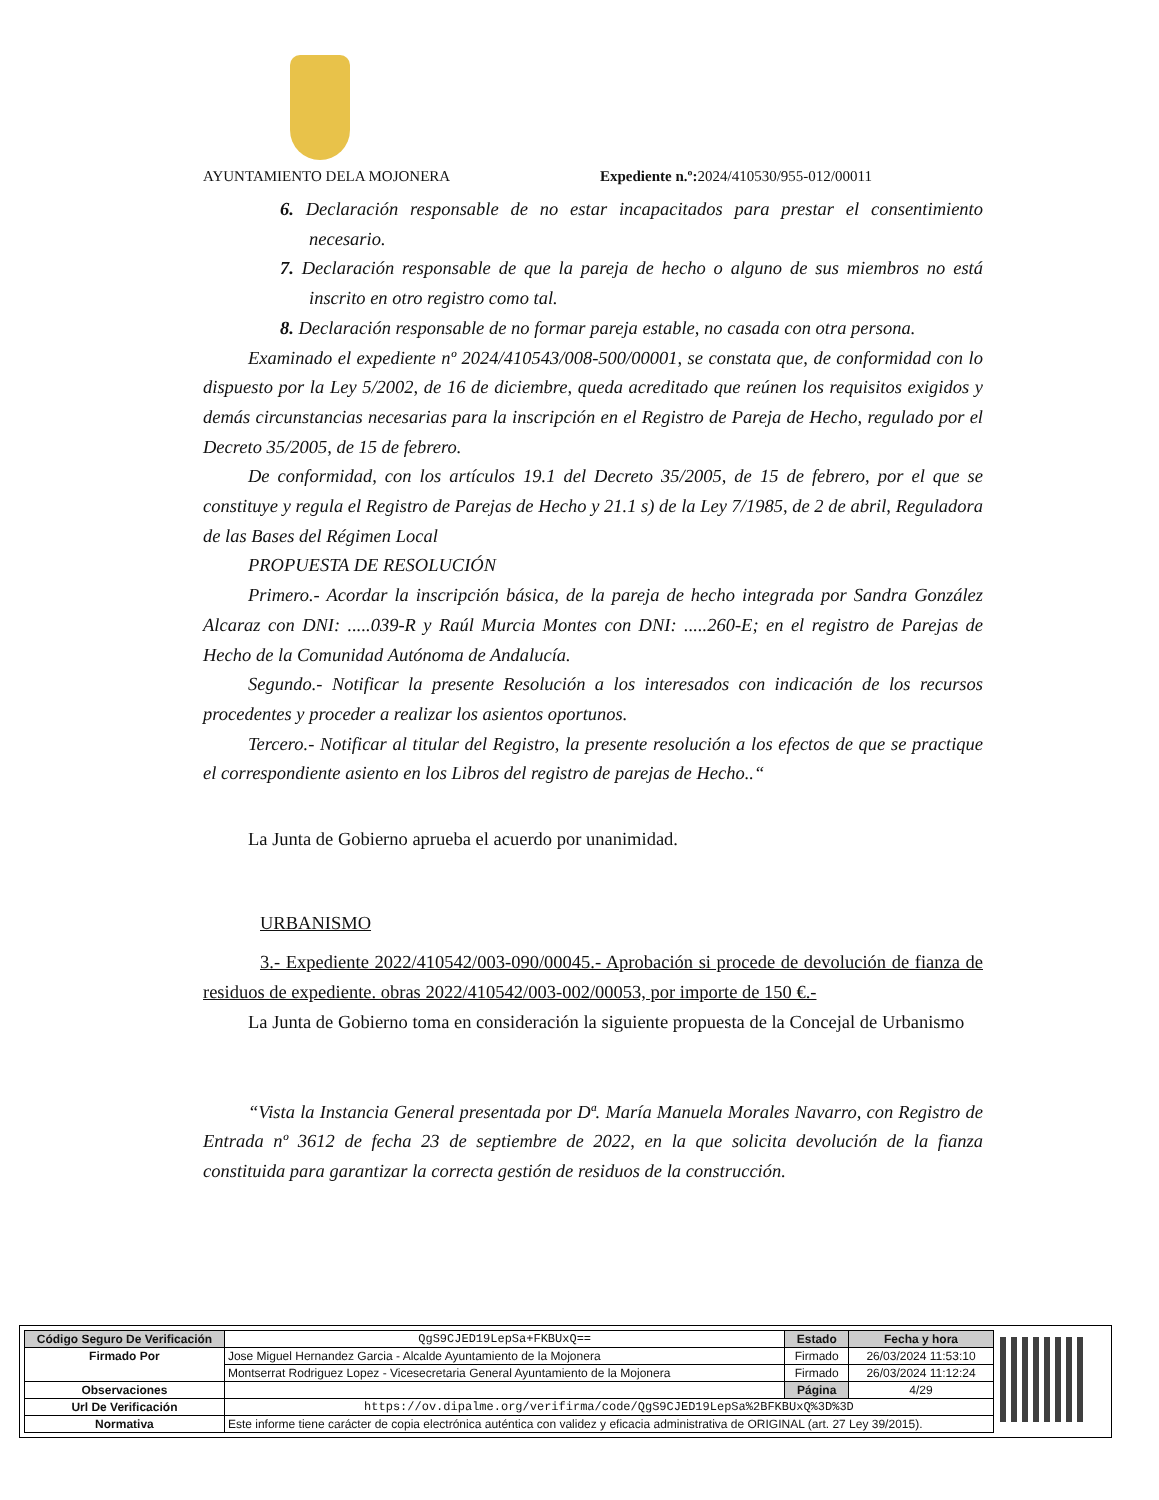AYUNTAMIENTO DELA MOJONERA Expediente n.º: 2024/410530/955-012/00011
6. Declaración responsable de no estar incapacitados para prestar el consentimiento necesario.
7. Declaración responsable de que la pareja de hecho o alguno de sus miembros no está inscrito en otro registro como tal.
8. Declaración responsable de no formar pareja estable, no casada con otra persona.
Examinado el expediente nº 2024/410543/008-500/00001, se constata que, de conformidad con lo dispuesto por la Ley 5/2002, de 16 de diciembre, queda acreditado que reúnen los requisitos exigidos y demás circunstancias necesarias para la inscripción en el Registro de Pareja de Hecho, regulado por el Decreto 35/2005, de 15 de febrero.
De conformidad, con los artículos 19.1 del Decreto 35/2005, de 15 de febrero, por el que se constituye y regula el Registro de Parejas de Hecho y 21.1 s) de la Ley 7/1985, de 2 de abril, Reguladora de las Bases del Régimen Local
PROPUESTA DE RESOLUCIÓN
Primero.- Acordar la inscripción básica, de la pareja de hecho integrada por Sandra González Alcaraz con DNI: .....039-R y Raúl Murcia Montes con DNI: .....260-E; en el registro de Parejas de Hecho de la Comunidad Autónoma de Andalucía.
Segundo.- Notificar la presente Resolución a los interesados con indicación de los recursos procedentes y proceder a realizar los asientos oportunos.
Tercero.- Notificar al titular del Registro, la presente resolución a los efectos de que se practique el correspondiente asiento en los Libros del registro de parejas de Hecho..“
La Junta de Gobierno aprueba el acuerdo por unanimidad.
URBANISMO
3.- Expediente 2022/410542/003-090/00045.- Aprobación si procede de devolución de fianza de residuos de expediente. obras 2022/410542/003-002/00053, por importe de 150 €.-
La Junta de Gobierno toma en consideración la siguiente propuesta de la Concejal de Urbanismo
“Vista la Instancia General presentada por Dª. María Manuela Morales Navarro, con Registro de Entrada nº 3612 de fecha 23 de septiembre de 2022, en la que solicita devolución de la fianza constituida para garantizar la correcta gestión de residuos de la construcción.
| Código Seguro De Verificación | QgS9CJED19LepSa+FKBUxQ== | Estado | Fecha y hora |
| Firmado Por | Jose Miguel Hernandez Garcia - Alcalde Ayuntamiento de la Mojonera | Firmado | 26/03/2024 11:53:10 |
| | Montserrat Rodriguez Lopez - Vicesecretaria General Ayuntamiento de la Mojonera | Firmado | 26/03/2024 11:12:24 |
| Observaciones | | Página | 4/29 |
| Url De Verificación | https://ov.dipalme.org/verifirma/code/QgS9CJED19LepSa%2BFKBUxQ%3D%3D | | |
| Normativa | Este informe tiene carácter de copia electrónica auténtica con validez y eficacia administrativa de ORIGINAL (art. 27 Ley 39/2015). | | |